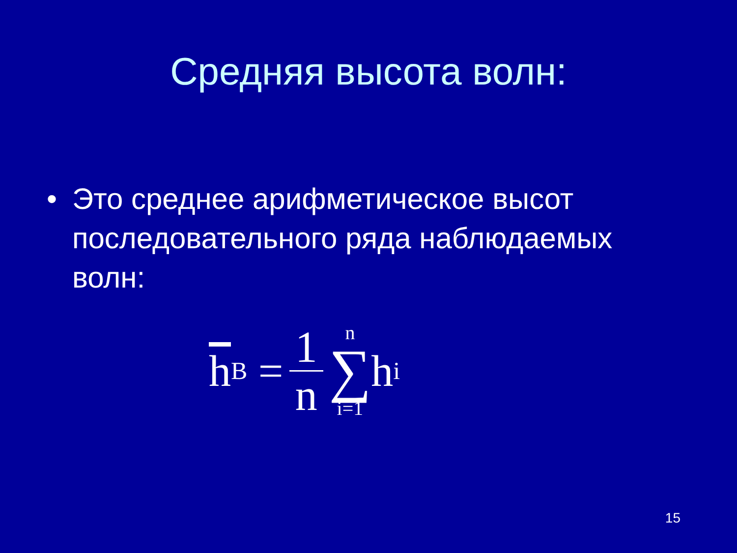Средняя высота волн:
• Это среднее арифметическое высот последовательного ряда наблюдаемых волн:
h<sub>В</sub> = 1 n n ∑ i=1 h<sub>i</sub>
15